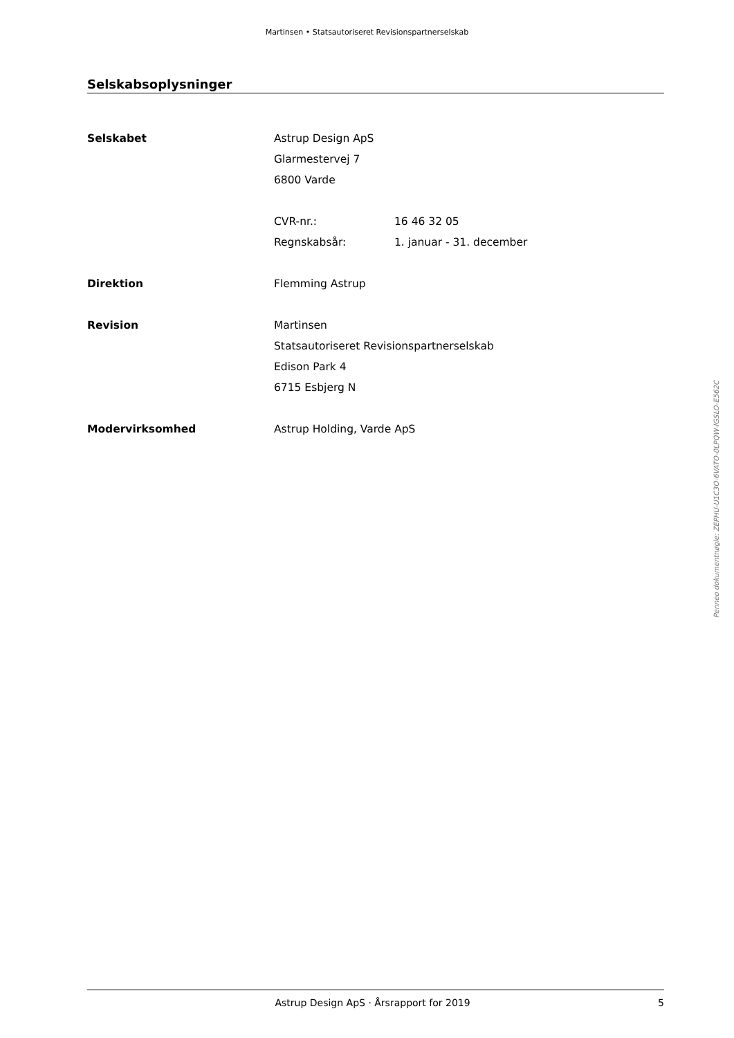Martinsen • Statsautoriseret Revisionspartnerselskab
Selskabsoplysninger
| Selskabet | Astrup Design ApS | |
| | Glarmestervej 7 | |
| | 6800 Varde | |
| | CVR-nr.: | 16 46 32 05 |
| | Regnskabsår: | 1. januar - 31. december |
| Direktion | Flemming Astrup | |
| Revision | Martinsen | |
| | Statsautoriseret Revisionspartnerselskab | |
| | Edison Park 4 | |
| | 6715 Esbjerg N | |
| Modervirksomhed | Astrup Holding, Varde ApS | |
Penneo dokumentnøgle: ZEPHU-U1C3O-6VATO-0LPQW-IGSLO-E562C
Astrup Design ApS · Årsrapport for 2019 5